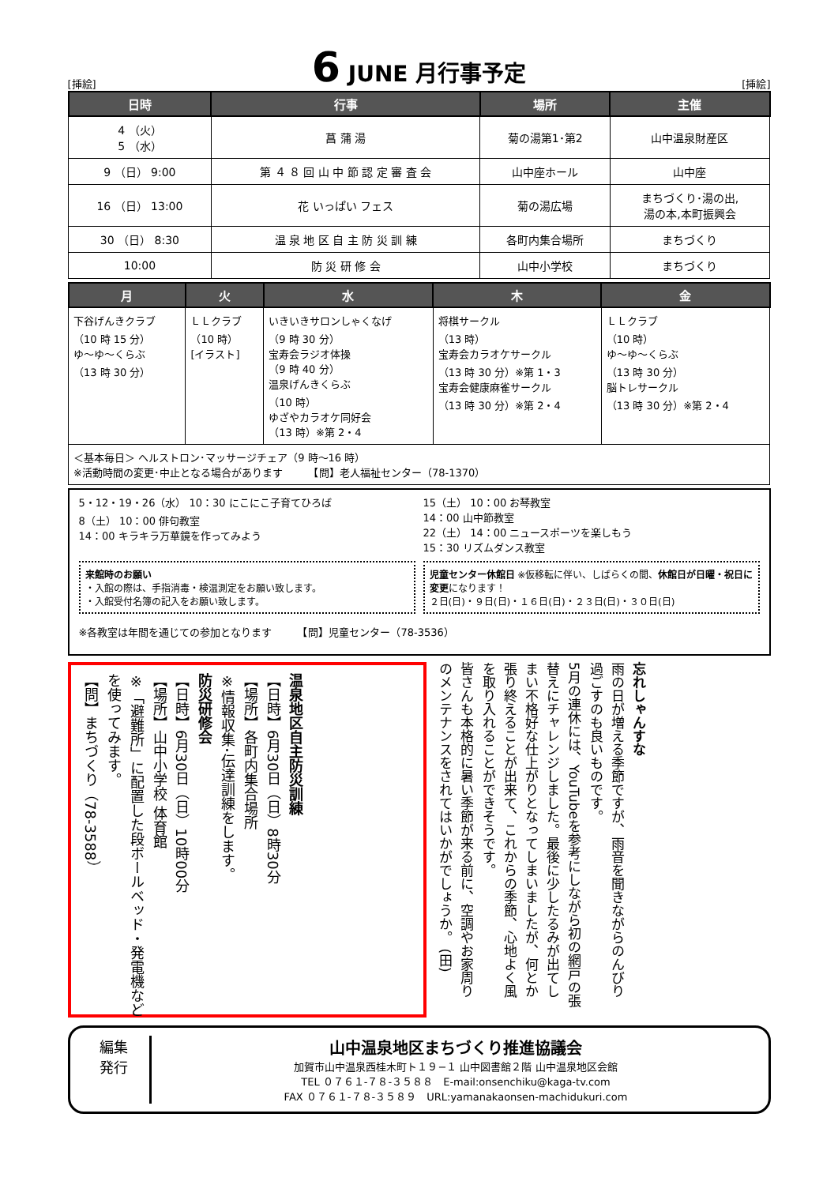[挿絵]
6 JUNE 月行事予定
[挿絵]
| 日時 | 行事 | 場所 | 主催 |
| --- | --- | --- | --- |
| 4 （火） 5 （水） | 菖 蒲 湯 | 菊の湯第1･第2 | 山中温泉財産区 |
| 9 （日） 9:00 | 第 ４ ８ 回 山 中 節 認 定 審 査 会 | 山中座ホール | 山中座 |
| 16 （日） 13:00 | 花 いっぱい フェス | 菊の湯広場 | まちづくり･湯の出, 湯の本,本町振興会 |
| 30 （日） 8:30 | 温 泉 地 区 自 主 防 災 訓 練 | 各町内集合場所 | まちづくり |
| 10:00 | 防 災 研 修 会 | 山中小学校 | まちづくり |
| 月 | 火 | 水 | 木 | 金 |
| --- | --- | --- | --- | --- |
| 下谷げんきクラブ （10 時 15 分） ゆ～ゆ～くらぶ （13 時 30 分） | ＬＬクラブ （10 時） [イラスト] | いきいきサロンしゃくなげ （9 時 30 分） 宝寿会ラジオ体操 （9 時 40 分） 温泉げんきくらぶ （10 時） ゆざやカラオケ同好会 （13 時）※第 2・4 | 将棋サークル （13 時） 宝寿会カラオケサークル （13 時 30 分）※第 1・3 宝寿会健康麻雀サークル （13 時 30 分）※第 2・4 | ＬＬクラブ （10 時） ゆ～ゆ～くらぶ （13 時 30 分） 脳トレサークル （13 時 30 分）※第 2・4 |
| ＜基本毎日＞ ヘルストロン･マッサージチェア（9 時～16 時） ※活動時間の変更･中止となる場合があります 【問】老人福祉センター（78-1370） | | | | |
5・12・19・26（水） 10：30 にこにこ子育てひろば
8（土） 10：00 俳句教室
14：00 キラキラ万華鏡を作ってみよう
15（土） 10：00 お琴教室
14：00 山中節教室
22（土） 14：00 ニュースポーツを楽しもう
15：30 リズムダンス教室
来館時のお願い
・入館の際は、手指消毒・検温測定をお願い致します。
・入館受付名簿の記入をお願い致します。
児童センター休館日 ※仮移転に伴い、しばらくの間、休館日が日曜・祝日に変更になります！
２日(日)・９日(日)・１６日(日)・２３日(日)・３０日(日)
※各教室は年間を通じての参加となります　　　【問】児童センター（78-3536）
温泉地区自主防災訓練
【日時】6月30日（日）8時30分
【場所】各町内集合場所
※情報収集･伝達訓練をします。
防災研修会
【日時】6月30日（日）10時00分
【場所】山中小学校 体育館
※「避難所」に配置した段ボールベッド・発電機などを使ってみます。
【問】まちづくり（78-3588）
忘れしゃんすな
雨の日が増える季節ですが、雨音を聞きながらのんびり過ごすのも良いものです。
5月の連休には、YouTubeを参考にしながら初の網戸の張替えにチャレンジしました。最後に少したるみが出てしまい不格好な仕上がりとなってしまいましたが、何とか張り終えることが出来て、これからの季節、心地よく風を取り入れることができそうです。
皆さんも本格的に暑い季節が来る前に、空調やお家周りのメンテナンスをされてはいかがでしょうか。 (田)
編集
発行
山中温泉地区まちづくり推進協議会
加賀市山中温泉西桂木町ト１９−１ 山中図書館２階 山中温泉地区会館
TEL ０７６１-７８-３５８８　E-mail:onsenchiku@kaga-tv.com
FAX ０７６１-７８-３５８９　URL:yamanakaonsen-machidukuri.com